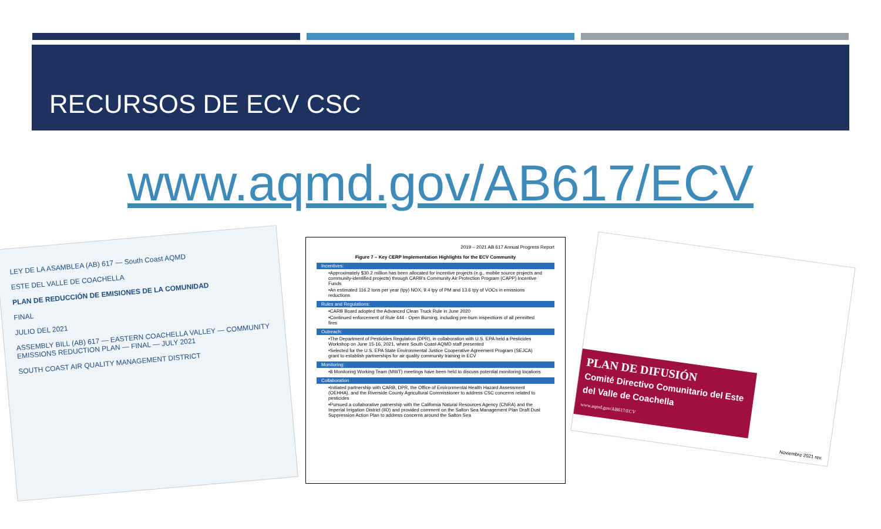RECURSOS DE ECV CSC
www.aqmd.gov/AB617/ECV
LEY DE LA ASAMBLEA (AB) 617 — South Coast AQMD
ESTE DEL VALLE DE COACHELLA
PLAN DE REDUCCIÓN DE EMISIONES DE LA COMUNIDAD
FINAL
JULIO DEL 2021
ASSEMBLY BILL (AB) 617 — EASTERN COACHELLA VALLEY — COMMUNITY EMISSIONS REDUCTION PLAN — FINAL — JULY 2021
SOUTH COAST AIR QUALITY MANAGEMENT DISTRICT
2019 – 2021 AB 617 Annual Progress Report
Figure 7 – Key CERP Implementation Highlights for the ECV Community
Incentives:
•Approximately $30.2 million has been allocated for incentive projects (e.g., mobile source projects and community-identified projects) through CARB's Community Air Protection Program (CAPP) Incentive Funds
•An estimated 116.2 tons per year (tpy) NOX, 9.4 tpy of PM and 13.6 tpy of VOCs in emissions reductions
Rules and Regulations:
•CARB Board adopted the Advanced Clean Truck Rule in June 2020
•Continued enforcement of Rule 444 - Open Burning, including pre-burn inspections of all permitted fires
Outreach:
•The Department of Pesticides Regulation (DPR), in collaboration with U.S. EPA held a Pesticides Workshop on June 15-16, 2021, where South Coast AQMD staff presented
•Selected for the U.S. EPA State Environmental Justice Cooperative Agreement Program (SEJCA) grant to establish partnerships for air quality community training in ECV
Monitoring:
•8 Monitoring Working Team (MWT) meetings have been held to discuss potential monitoring locations
Collaboration
•Initiated partnership with CARB, DPR, the Office of Environmental Health Hazard Assessment (OEHHA), and the Riverside County Agricultural Commissioner to address CSC concerns related to pesticides
•Pursued a collaborative patnership with the California Natural Resources Agency (CNRA) and the Imperial Irrigation District (IID) and provided comment on the Salton Sea Management Plan Draft Dust Suppression Action Plan to address concerns around the Salton Sea
PLAN DE DIFUSIÓN
Comité Directivo Comunitario del Este del Valle de Coachella
www.aqmd.gov/AB617/ECV
Noviembre 2021 rev.